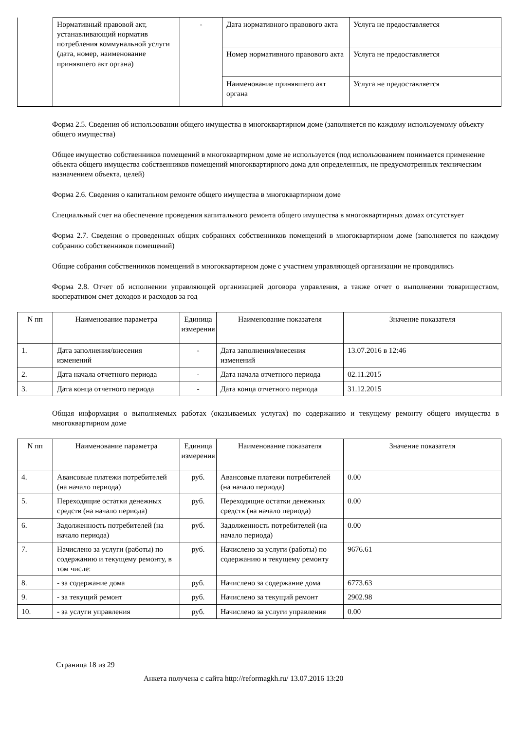| | Нормативный правовой акт, устанавливающий норматив потребления коммунальной услуги (дата, номер, наименование принявшего акт органа) | - | Дата нормативного правового акта | Услуга не предоставляется |
| | | | Номер нормативного правового акта | Услуга не предоставляется |
| | | | Наименование принявшего акт органа | Услуга не предоставляется |
Форма 2.5. Сведения об использовании общего имущества в многоквартирном доме (заполняется по каждому используемому объекту общего имущества)
Общее имущество собственников помещений в многоквартирном доме не используется (под использованием понимается применение объекта общего имущества собственников помещений многоквартирного дома для определенных, не предусмотренных техническим назначением объекта, целей)
Форма 2.6. Сведения о капитальном ремонте общего имущества в многоквартирном доме
Специальный счет на обеспечение проведения капитального ремонта общего имущества в многоквартирных домах отсутствует
Форма 2.7. Сведения о проведенных общих собраниях собственников помещений в многоквартирном доме (заполняется по каждому собранию собственников помещений)
Общие собрания собственников помещений в многоквартирном доме с участием управляющей организации не проводились
Форма 2.8. Отчет об исполнении управляющей организацией договора управления, а также отчет о выполнении товариществом, кооперативом смет доходов и расходов за год
| N пп | Наименование параметра | Единица измерения | Наименование показателя | Значение показателя |
| --- | --- | --- | --- | --- |
| 1. | Дата заполнения/внесения изменений | - | Дата заполнения/внесения изменений | 13.07.2016 в 12:46 |
| 2. | Дата начала отчетного периода | - | Дата начала отчетного периода | 02.11.2015 |
| 3. | Дата конца отчетного периода | - | Дата конца отчетного периода | 31.12.2015 |
Общая информация о выполняемых работах (оказываемых услугах) по содержанию и текущему ремонту общего имущества в многоквартирном доме
| N пп | Наименование параметра | Единица измерения | Наименование показателя | Значение показателя |
| --- | --- | --- | --- | --- |
| 4. | Авансовые платежи потребителей (на начало периода) | руб. | Авансовые платежи потребителей (на начало периода) | 0.00 |
| 5. | Переходящие остатки денежных средств (на начало периода) | руб. | Переходящие остатки денежных средств (на начало периода) | 0.00 |
| 6. | Задолженность потребителей (на начало периода) | руб. | Задолженность потребителей (на начало периода) | 0.00 |
| 7. | Начислено за услуги (работы) по содержанию и текущему ремонту, в том числе: | руб. | Начислено за услуги (работы) по содержанию и текущему ремонту | 9676.61 |
| 8. | - за содержание дома | руб. | Начислено за содержание дома | 6773.63 |
| 9. | - за текущий ремонт | руб. | Начислено за текущий ремонт | 2902.98 |
| 10. | - за услуги управления | руб. | Начислено за услуги управления | 0.00 |
Страница 18 из 29
Анкета получена с сайта http://reformagkh.ru/ 13.07.2016 13:20